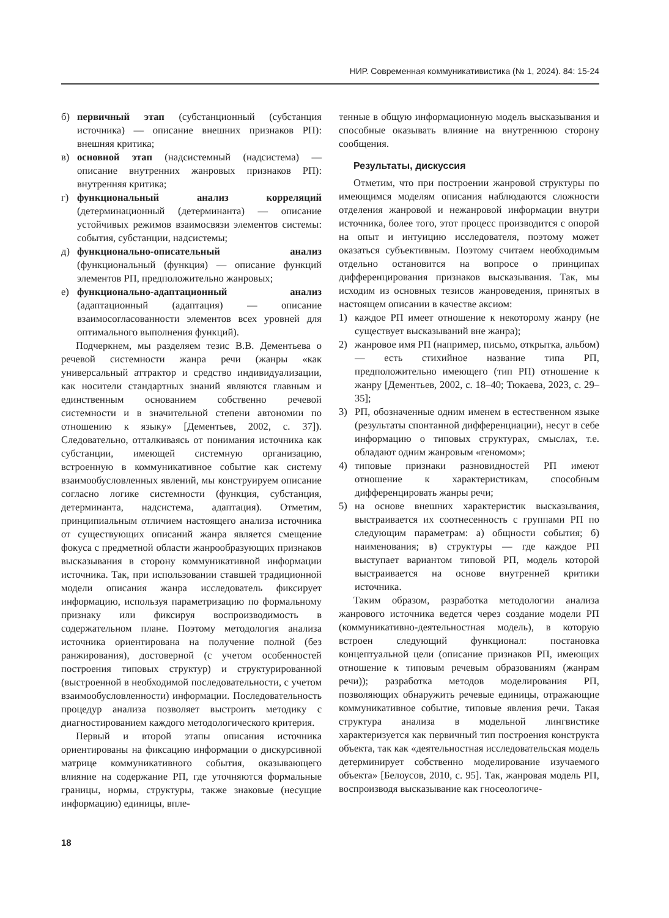НИР. Современная коммуникативистика (№ 1, 2024). 84: 15-24
б) первичный этап (субстанционный (субстанция источника) — описание внешних признаков РП): внешняя критика;
в) основной этап (надсистемный (надсистема) — описание внутренних жанровых признаков РП): внутренняя критика;
г) функциональный анализ корреляций (детерминационный (детерминанта) — описание устойчивых режимов взаимосвязи элементов системы: события, субстанции, надсистемы;
д) функционально-описательный анализ (функциональный (функция) — описание функций элементов РП, предположительно жанровых;
е) функционально-адаптационный анализ (адаптационный (адаптация) — описание взаимосогласованности элементов всех уровней для оптимального выполнения функций).
Подчеркнем, мы разделяем тезис В.В. Дементьева о речевой системности жанра речи (жанры «как универсальный аттрактор и средство индивидуализации, как носители стандартных знаний являются главным и единственным основанием собственно речевой системности и в значительной степени автономии по отношению к языку» [Дементьев, 2002, с. 37]). Следовательно, отталкиваясь от понимания источника как субстанции, имеющей системную организацию, встроенную в коммуникативное событие как систему взаимообусловленных явлений, мы конструируем описание согласно логике системности (функция, субстанция, детерминанта, надсистема, адаптация). Отметим, принципиальным отличием настоящего анализа источника от существующих описаний жанра является смещение фокуса с предметной области жанрообразующих признаков высказывания в сторону коммуникативной информации источника. Так, при использовании ставшей традиционной модели описания жанра исследователь фиксирует информацию, используя параметризацию по формальному признаку или фиксируя воспроизводимость в содержательном плане. Поэтому методология анализа источника ориентирована на получение полной (без ранжирования), достоверной (с учетом особенностей построения типовых структур) и структурированной (выстроенной в необходимой последовательности, с учетом взаимообусловленности) информации. Последовательность процедур анализа позволяет выстроить методику с диагностированием каждого методологического критерия.
Первый и второй этапы описания источника ориентированы на фиксацию информации о дискурсивной матрице коммуникативного события, оказывающего влияние на содержание РП, где уточняются формальные границы, нормы, структуры, также знаковые (несущие информацию) единицы, впле-
тенные в общую информационную модель высказывания и способные оказывать влияние на внутреннюю сторону сообщения.
Результаты, дискуссия
Отметим, что при построении жанровой структуры по имеющимся моделям описания наблюдаются сложности отделения жанровой и нежанровой информации внутри источника, более того, этот процесс производится с опорой на опыт и интуицию исследователя, поэтому может оказаться субъективным. Поэтому считаем необходимым отдельно остановится на вопросе о принципах дифференцирования признаков высказывания. Так, мы исходим из основных тезисов жанроведения, принятых в настоящем описании в качестве аксиом:
1) каждое РП имеет отношение к некоторому жанру (не существует высказываний вне жанра);
2) жанровое имя РП (например, письмо, открытка, альбом) — есть стихийное название типа РП, предположительно имеющего (тип РП) отношение к жанру [Дементьев, 2002, с. 18–40; Тюкаева, 2023, с. 29–35];
3) РП, обозначенные одним именем в естественном языке (результаты спонтанной дифференциации), несут в себе информацию о типовых структурах, смыслах, т.е. обладают одним жанровым «геномом»;
4) типовые признаки разновидностей РП имеют отношение к характеристикам, способным дифференцировать жанры речи;
5) на основе внешних характеристик высказывания, выстраивается их соотнесенность с группами РП по следующим параметрам: а) общности события; б) наименования; в) структуры — где каждое РП выступает вариантом типовой РП, модель которой выстраивается на основе внутренней критики источника.
Таким образом, разработка методологии анализа жанрового источника ведется через создание модели РП (коммуникативно-деятельностная модель), в которую встроен следующий функционал: постановка концептуальной цели (описание признаков РП, имеющих отношение к типовым речевым образованиям (жанрам речи)); разработка методов моделирования РП, позволяющих обнаружить речевые единицы, отражающие коммуникативное событие, типовые явления речи. Такая структура анализа в модельной лингвистике характеризуется как первичный тип построения конструкта объекта, так как «деятельностная исследовательская модель детерминирует собственно моделирование изучаемого объекта» [Белоусов, 2010, с. 95]. Так, жанровая модель РП, воспроизводя высказывание как гносеологиче-
18